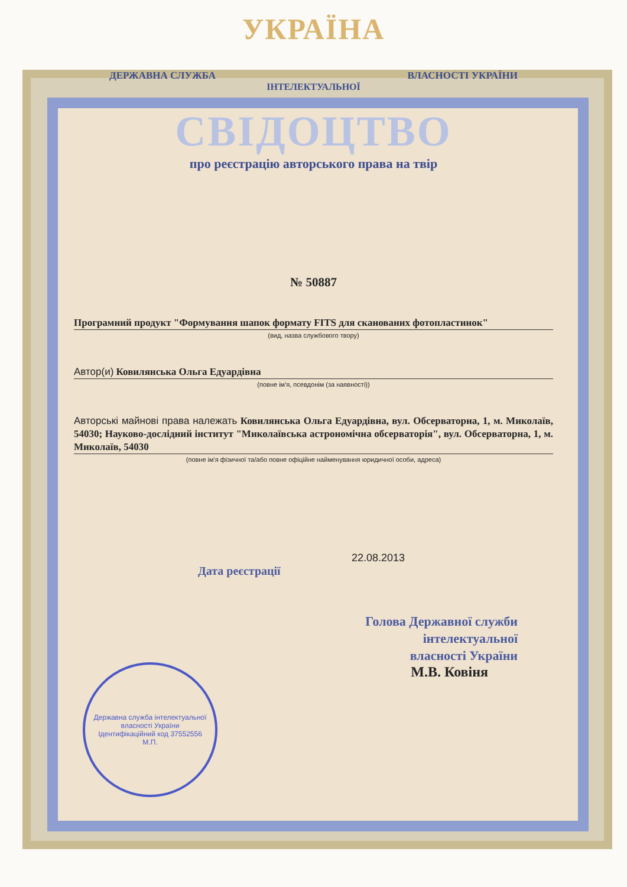УКРАЇНА
ДЕРЖАВНА СЛУЖБА ВЛАСНОСТІ УКРАЇНИ
ІНТЕЛЕКТУАЛЬНОЇ
СВІДОЦТВО
про реєстрацію авторського права на твір
№ 50887
Програмний продукт "Формування шапок формату FITS для сканованих фотопластинок"
(вид, назва службового твору)
Автор(и) Ковилянська Ольга Едуардівна
(повне ім'я, псевдонім (за наявності))
Авторські майнові права належать Ковилянська Ольга Едуардівна, вул. Обсерваторна, 1, м. Миколаїв, 54030; Науково-дослідний інститут "Миколаївська астрономічна обсерваторія", вул. Обсерваторна, 1, м. Миколаїв, 54030
(повне ім'я фізичної та/або повне офіційне найменування юридичної особи, адреса)
22.08.2013
Дата реєстрації
Голова Державної служби
інтелектуальної
власності України
М.В. Ковіня
Державна служба інтелектуальної власності України
Ідентифікаційний код 37552556
М.П.